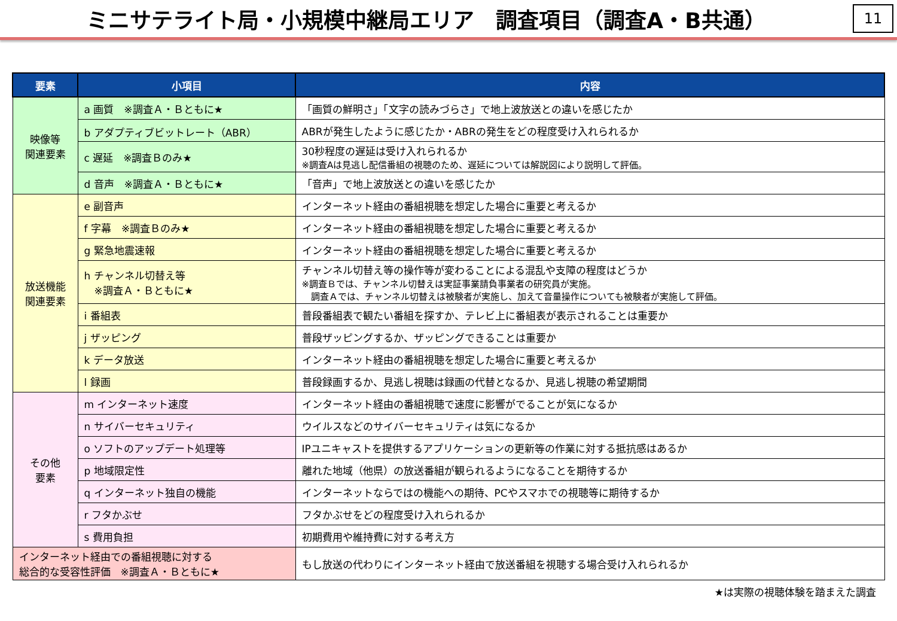ミニサテライト局・小規模中継局エリア　調査項目（調査A・B共通）
11
| 要素 | 小項目 | 内容 |
| --- | --- | --- |
| 映像等 関連要素 | a 画質 ※調査Ａ・Ｂともに★ | 「画質の鮮明さ」「文字の読みづらさ」で地上波放送との違いを感じたか |
| | b アダプティブビットレート（ABR） | ABRが発生したように感じたか・ABRの発生をどの程度受け入れられるか |
| | c 遅延 ※調査Ｂのみ★ | 30秒程度の遅延は受け入れられるか ※調査Aは見逃し配信番組の視聴のため、遅延については解説図により説明して評価。 |
| | d 音声 ※調査Ａ・Ｂともに★ | 「音声」で地上波放送との違いを感じたか |
| 放送機能 関連要素 | e 副音声 | インターネット経由の番組視聴を想定した場合に重要と考えるか |
| | f 字幕 ※調査Ｂのみ★ | インターネット経由の番組視聴を想定した場合に重要と考えるか |
| | g 緊急地震速報 | インターネット経由の番組視聴を想定した場合に重要と考えるか |
| | h チャンネル切替え等 ※調査Ａ・Ｂともに★ | チャンネル切替え等の操作等が変わることによる混乱や支障の程度はどうか ※調査Ｂでは、チャンネル切替えは実証事業請負事業者の研究員が実施。 調査Ａでは、チャンネル切替えは被験者が実施し、加えて音量操作についても被験者が実施して評価。 |
| | i 番組表 | 普段番組表で観たい番組を探すか、テレビ上に番組表が表示されることは重要か |
| | j ザッピング | 普段ザッピングするか、ザッピングできることは重要か |
| | k データ放送 | インターネット経由の番組視聴を想定した場合に重要と考えるか |
| | l 録画 | 普段録画するか、見逃し視聴は録画の代替となるか、見逃し視聴の希望期間 |
| その他 要素 | m インターネット速度 | インターネット経由の番組視聴で速度に影響がでることが気になるか |
| | n サイバーセキュリティ | ウイルスなどのサイバーセキュリティは気になるか |
| | o ソフトのアップデート処理等 | IPユニキャストを提供するアプリケーションの更新等の作業に対する抵抗感はあるか |
| | p 地域限定性 | 離れた地域（他県）の放送番組が観られるようになることを期待するか |
| | q インターネット独自の機能 | インターネットならではの機能への期待、PCやスマホでの視聴等に期待するか |
| | r フタかぶせ | フタかぶせをどの程度受け入れられるか |
| | s 費用負担 | 初期費用や維持費に対する考え方 |
| インターネット経由での番組視聴に対する 総合的な受容性評価 ※調査Ａ・Ｂともに★ | | もし放送の代わりにインターネット経由で放送番組を視聴する場合受け入れられるか |
★は実際の視聴体験を踏まえた調査